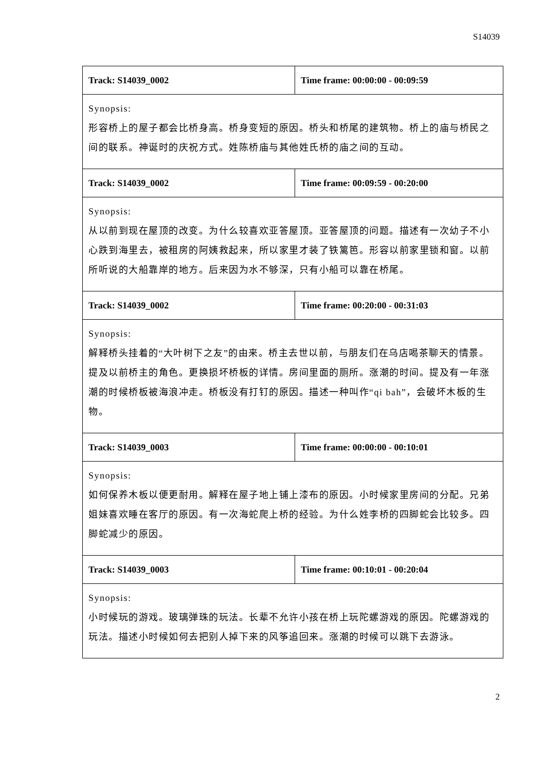S14039
| Track: S14039_0002 | Time frame: 00:00:00 - 00:09:59 |
| Synopsis: 形容桥上的屋子都会比桥身高。桥身变短的原因。桥头和桥尾的建筑物。桥上的庙与桥民之间的联系。神诞时的庆祝方式。姓陈桥庙与其他姓氏桥的庙之间的互动。 | |
| Track: S14039_0002 | Time frame: 00:09:59 - 00:20:00 |
| Synopsis: 从以前到现在屋顶的改变。为什么较喜欢亚答屋顶。亚答屋顶的问题。描述有一次幼子不小心跌到海里去，被租房的阿姨救起来，所以家里才装了铁篱笆。形容以前家里锁和窗。以前所听说的大船靠岸的地方。后来因为水不够深，只有小船可以靠在桥尾。 | |
| Track: S14039_0002 | Time frame: 00:20:00 - 00:31:03 |
| Synopsis: 解释桥头挂着的“大叶树下之友”的由来。桥主去世以前，与朋友们在乌店喝茶聊天的情景。提及以前桥主的角色。更换损坏桥板的详情。房间里面的厕所。涨潮的时间。提及有一年涨潮的时候桥板被海浪冲走。桥板没有打钉的原因。描述一种叫作“qi bah”，会破坏木板的生物。 | |
| Track: S14039_0003 | Time frame: 00:00:00 - 00:10:01 |
| Synopsis: 如何保养木板以便更耐用。解释在屋子地上铺上漆布的原因。小时候家里房间的分配。兄弟姐妹喜欢睡在客厅的原因。有一次海蛇爬上桥的经验。为什么姓李桥的四脚蛇会比较多。四脚蛇减少的原因。 | |
| Track: S14039_0003 | Time frame: 00:10:01 - 00:20:04 |
| Synopsis: 小时候玩的游戏。玻璃弹珠的玩法。长辈不允许小孩在桥上玩陀螺游戏的原因。陀螺游戏的玩法。描述小时候如何去把别人掉下来的风筝追回来。涨潮的时候可以跳下去游泳。 | |
2